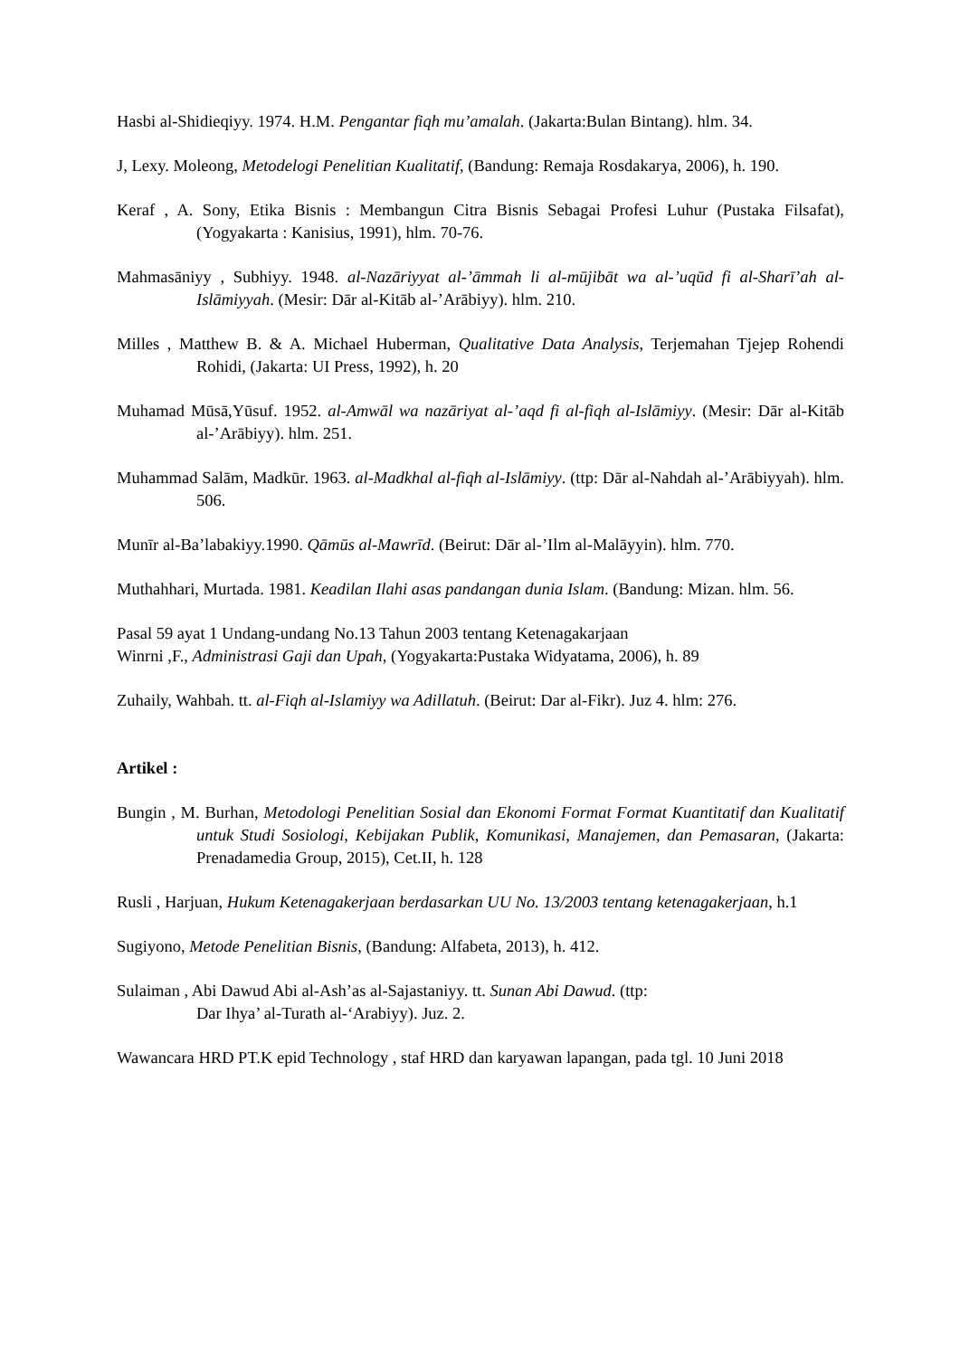Hasbi al-Shidieqiyy. 1974. H.M. Pengantar fiqh mu’amalah. (Jakarta:Bulan Bintang). hlm. 34.
J, Lexy. Moleong, Metodelogi Penelitian Kualitatif, (Bandung: Remaja Rosdakarya, 2006), h. 190.
Keraf , A. Sony, Etika Bisnis : Membangun Citra Bisnis Sebagai Profesi Luhur (Pustaka Filsafat), (Yogyakarta : Kanisius, 1991), hlm. 70-76.
Mahmasāniyy , Subhiyy. 1948. al-Nazāriyyat al-’āmmah li al-mūjibāt wa al-’uqūd fi al-Sharī’ah al-Islāmiyyah. (Mesir: Dār al-Kitāb al-’Arābiyy). hlm. 210.
Milles , Matthew B. & A. Michael Huberman, Qualitative Data Analysis, Terjemahan Tjejep Rohendi Rohidi, (Jakarta: UI Press, 1992), h. 20
Muhamad Mūsā,Yūsuf. 1952. al-Amwāl wa nazāriyat al-’aqd fi al-fiqh al-Islāmiyy. (Mesir: Dār al-Kitāb al-’Arābiyy). hlm. 251.
Muhammad Salām, Madkūr. 1963. al-Madkhal al-fiqh al-Islāmiyy. (ttp: Dār al-Nahdah al-’Arābiyyah). hlm. 506.
Munīr al-Ba’labakiyy.1990. Qāmūs al-Mawrīd. (Beirut: Dār al-’Ilm al-Malāyyin). hlm. 770.
Muthahhari, Murtada. 1981. Keadilan Ilahi asas pandangan dunia Islam. (Bandung: Mizan. hlm. 56.
Pasal 59 ayat 1 Undang-undang No.13 Tahun 2003 tentang Ketenagakarjaan
Winrni ,F., Administrasi Gaji dan Upah, (Yogyakarta:Pustaka Widyatama, 2006), h. 89
Zuhaily, Wahbah. tt. al-Fiqh al-Islamiyy wa Adillatuh. (Beirut: Dar al-Fikr). Juz 4. hlm: 276.
Artikel :
Bungin , M. Burhan, Metodologi Penelitian Sosial dan Ekonomi Format Format Kuantitatif dan Kualitatif untuk Studi Sosiologi, Kebijakan Publik, Komunikasi, Manajemen, dan Pemasaran, (Jakarta: Prenadamedia Group, 2015), Cet.II, h. 128
Rusli , Harjuan, Hukum Ketenagakerjaan berdasarkan UU No. 13/2003 tentang ketenagakerjaan, h.1
Sugiyono, Metode Penelitian Bisnis, (Bandung: Alfabeta, 2013), h. 412.
Sulaiman , Abi Dawud Abi al-Ash’as al-Sajastaniyy. tt. Sunan Abi Dawud. (ttp:
Dar Ihya’ al-Turath al-‘Arabiyy). Juz. 2.
Wawancara HRD PT.K epid Technology , staf HRD dan karyawan lapangan, pada tgl. 10 Juni 2018